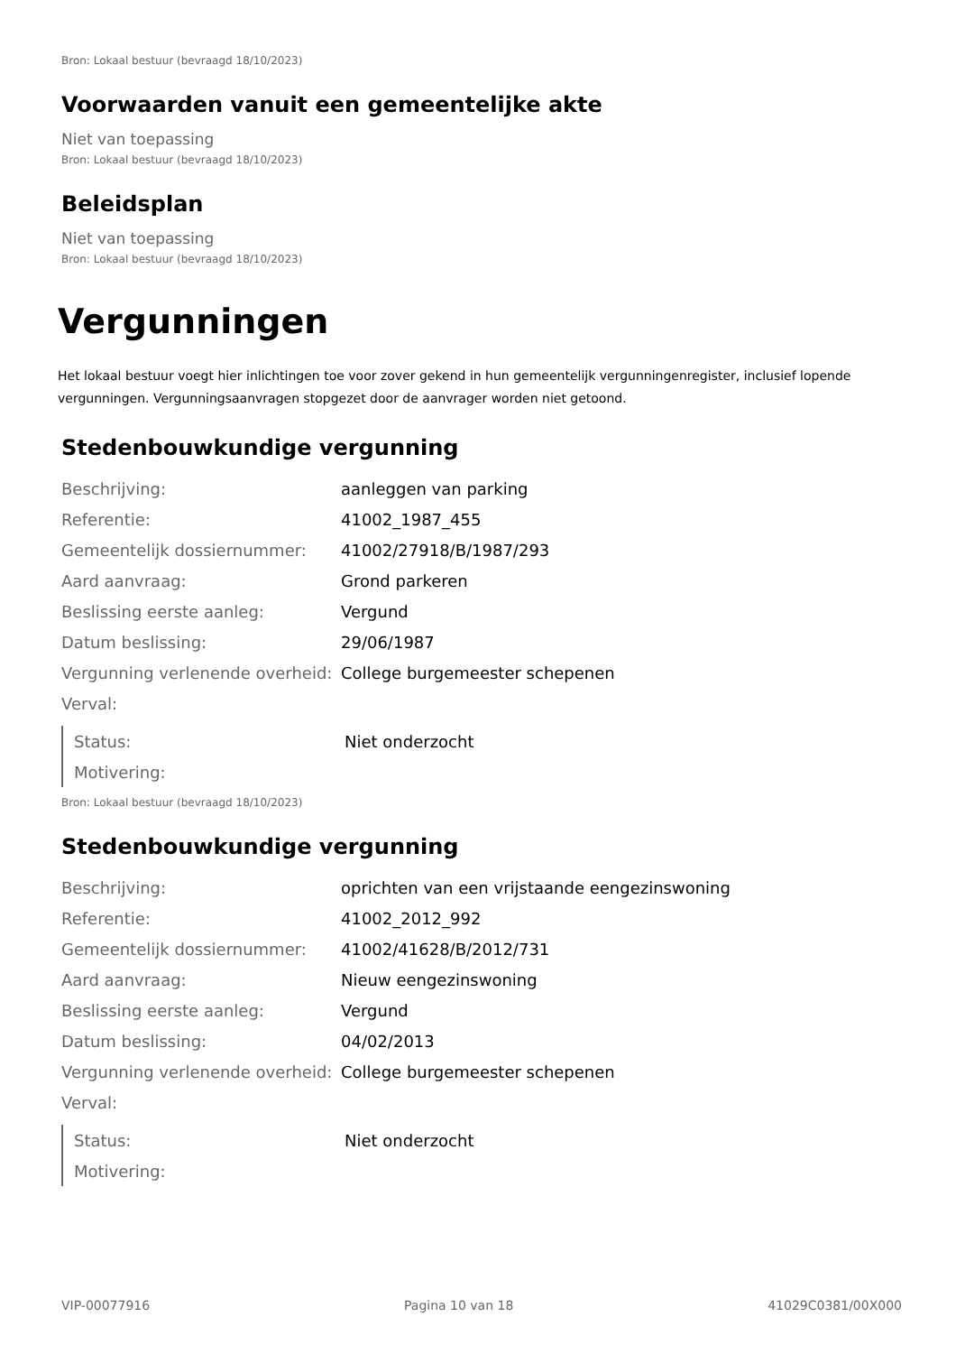Bron: Lokaal bestuur (bevraagd 18/10/2023)
Voorwaarden vanuit een gemeentelijke akte
Niet van toepassing
Bron: Lokaal bestuur (bevraagd 18/10/2023)
Beleidsplan
Niet van toepassing
Bron: Lokaal bestuur (bevraagd 18/10/2023)
Vergunningen
Het lokaal bestuur voegt hier inlichtingen toe voor zover gekend in hun gemeentelijk vergunningenregister, inclusief lopende vergunningen. Vergunningsaanvragen stopgezet door de aanvrager worden niet getoond.
Stedenbouwkundige vergunning
| Beschrijving: | aanleggen van parking |
| Referentie: | 41002_1987_455 |
| Gemeentelijk dossiernummer: | 41002/27918/B/1987/293 |
| Aard aanvraag: | Grond parkeren |
| Beslissing eerste aanleg: | Vergund |
| Datum beslissing: | 29/06/1987 |
| Vergunning verlenende overheid: | College burgemeester schepenen |
| Verval: | |
| Status: | Niet onderzocht |
| Motivering: | |
Bron: Lokaal bestuur (bevraagd 18/10/2023)
Stedenbouwkundige vergunning
| Beschrijving: | oprichten van een vrijstaande eengezinswoning |
| Referentie: | 41002_2012_992 |
| Gemeentelijk dossiernummer: | 41002/41628/B/2012/731 |
| Aard aanvraag: | Nieuw eengezinswoning |
| Beslissing eerste aanleg: | Vergund |
| Datum beslissing: | 04/02/2013 |
| Vergunning verlenende overheid: | College burgemeester schepenen |
| Verval: | |
| Status: | Niet onderzocht |
| Motivering: | |
VIP-00077916 Pagina 10 van 18 41029C0381/00X000